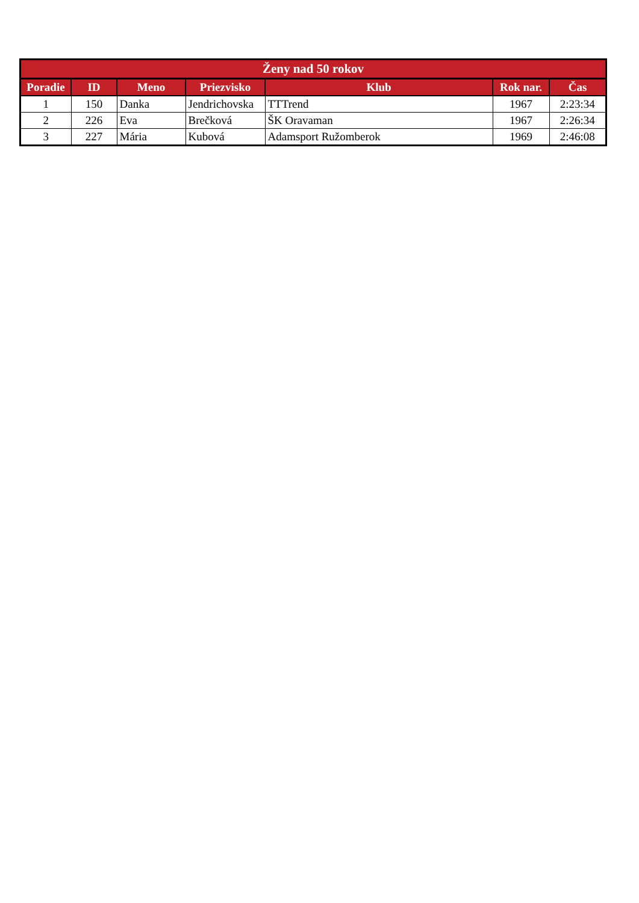| Ženy nad 50 rokov | | | | | | |
| --- | --- | --- | --- | --- | --- | --- |
| Poradie | ID | Meno | Priezvisko | Klub | Rok nar. | Čas |
| 1 | 150 | Danka | Jendrichovska | TTTrend | 1967 | 2:23:34 |
| 2 | 226 | Eva | Brečková | ŠK Oravaman | 1967 | 2:26:34 |
| 3 | 227 | Mária | Kubová | Adamsport Ružomberok | 1969 | 2:46:08 |